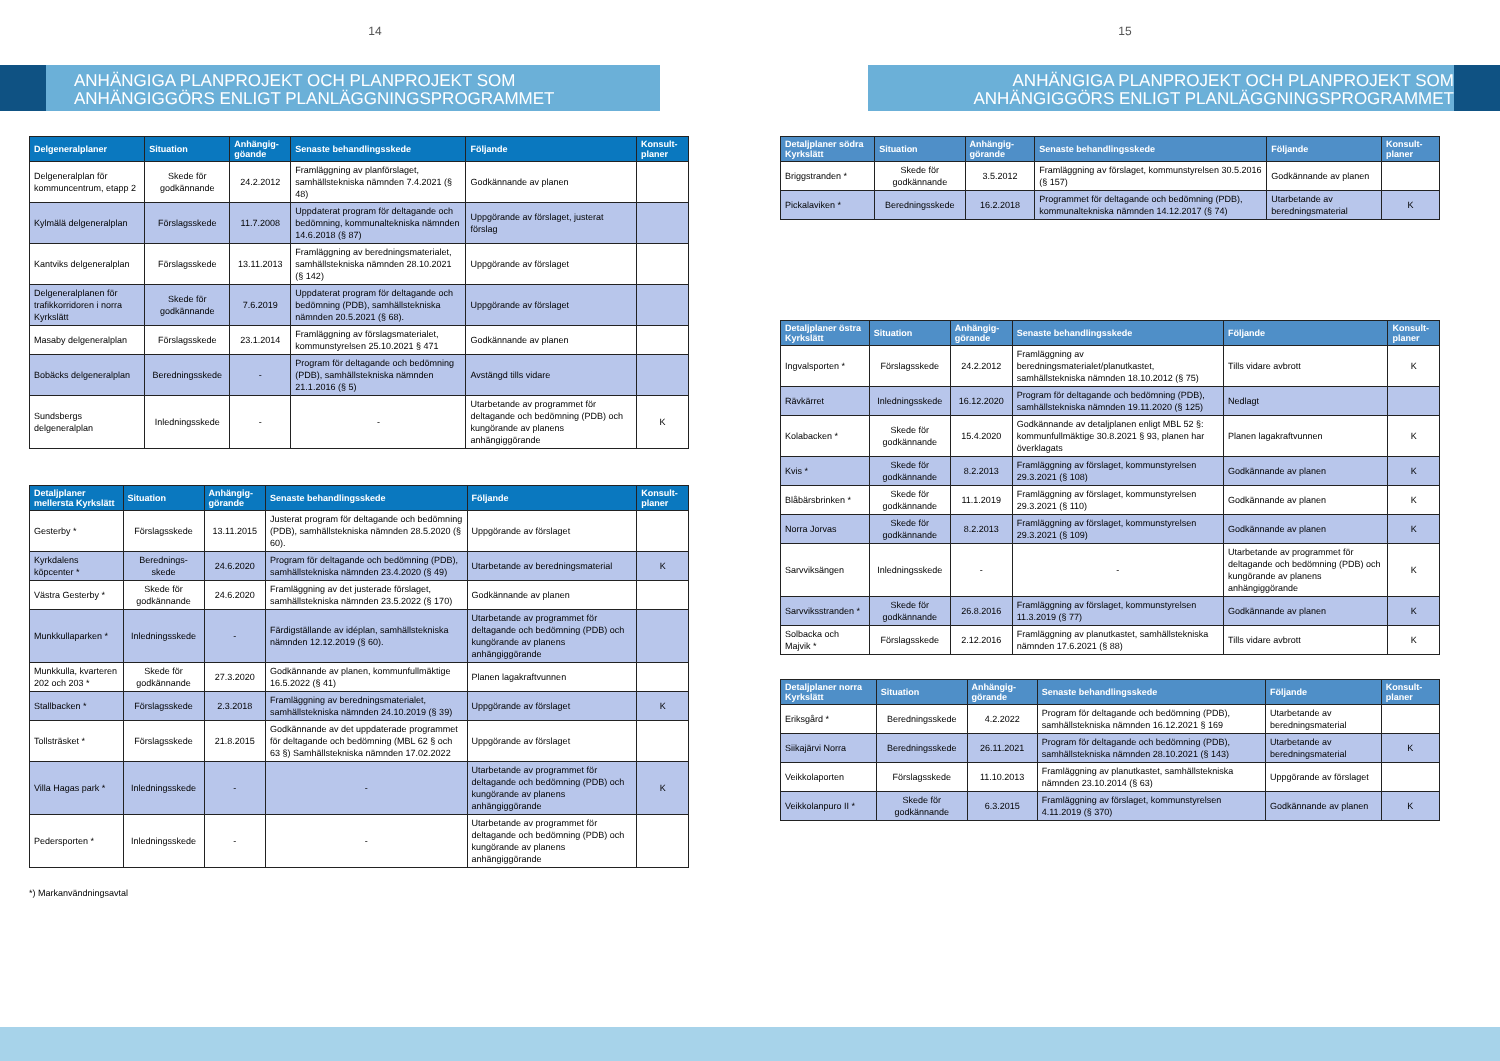14
ANHÄNGIGA PLANPROJEKT OCH PLANPROJEKT SOM
ANHÄNGIGGÖRS ENLIGT PLANLÄGGNINGSPROGRAMMET
| Delgeneralplaner | Situation | Anhängig-göande | Senaste behandlingsskede | Följande | Konsult-planer |
| --- | --- | --- | --- | --- | --- |
| Delgeneralplan för kommuncentrum, etapp 2 | Skede för godkännande | 24.2.2012 | Framläggning av planförslaget, samhällstekniska nämnden 7.4.2021 (§ 48) | Godkännande av planen | |
| Kylmälä delgeneralplan | Förslagsskede | 11.7.2008 | Uppdaterat program för deltagande och bedömning, kommunaltekniska nämnden 14.6.2018 (§ 87) | Uppgörande av förslaget, justerat förslag | |
| Kantviks delgeneralplan | Förslagsskede | 13.11.2013 | Framläggning av beredningsmaterialet, samhällstekniska nämnden 28.10.2021 (§ 142) | Uppgörande av förslaget | |
| Delgeneralplanen för trafikkorridoren i norra Kyrkslätt | Skede för godkännande | 7.6.2019 | Uppdaterat program för deltagande och bedömning (PDB), samhällstekniska nämnden 20.5.2021 (§ 68). | Uppgörande av förslaget | |
| Masaby delgeneralplan | Förslagsskede | 23.1.2014 | Framläggning av förslagsmaterialet, kommunstyrelsen 25.10.2021 § 471 | Godkännande av planen | |
| Bobäcks delgeneralplan | Beredningsskede | - | Program för deltagande och bedömning (PDB), samhällstekniska nämnden 21.1.2016 (§ 5) | Avstängd tills vidare | |
| Sundsbergs delgeneralplan | Inledningsskede | - | - | Utarbetande av programmet för deltagande och bedömning (PDB) och kungörande av planens anhängiggörande | K |
| Detaljplaner mellersta Kyrkslätt | Situation | Anhängig-görande | Senaste behandlingsskede | Följande | Konsult-planer |
| --- | --- | --- | --- | --- | --- |
| Gesterby * | Förslagsskede | 13.11.2015 | Justerat program för deltagande och bedömning (PDB), samhällstekniska nämnden 28.5.2020 (§ 60). | Uppgörande av förslaget | |
| Kyrkdalens köpcenter * | Berednings-skede | 24.6.2020 | Program för deltagande och bedömning (PDB), samhällstekniska nämnden 23.4.2020 (§ 49) | Utarbetande av beredningsmaterial | K |
| Västra Gesterby * | Skede för godkännande | 24.6.2020 | Framläggning av det justerade förslaget, samhällstekniska nämnden 23.5.2022 (§ 170) | Godkännande av planen | |
| Munkkullaparken * | Inledningsskede | - | Färdigställande av idéplan, samhällstekniska nämnden 12.12.2019 (§ 60). | Utarbetande av programmet för deltagande och bedömning (PDB) och kungörande av planens anhängiggörande | |
| Munkkulla, kvarteren 202 och 203 * | Skede för godkännande | 27.3.2020 | Godkännande av planen, kommunfullmäktige 16.5.2022 (§ 41) | Planen lagakraftvunnen | |
| Stallbacken * | Förslagsskede | 2.3.2018 | Framläggning av beredningsmaterialet, samhällstekniska nämnden 24.10.2019 (§ 39) | Uppgörande av förslaget | K |
| Tollsträsket * | Förslagsskede | 21.8.2015 | Godkännande av det uppdaterade programmet för deltagande och bedömning (MBL 62 § och 63 §) Samhällstekniska nämnden 17.02.2022 | Uppgörande av förslaget | |
| Villa Hagas park * | Inledningsskede | - | - | Utarbetande av programmet för deltagande och bedömning (PDB) och kungörande av planens anhängiggörande | K |
| Pedersporten * | Inledningsskede | - | - | Utarbetande av programmet för deltagande och bedömning (PDB) och kungörande av planens anhängiggörande | |
*) Markanvändningsavtal
15
ANHÄNGIGA PLANPROJEKT OCH PLANPROJEKT SOM
ANHÄNGIGGÖRS ENLIGT PLANLÄGGNINGSPROGRAMMET
| Detaljplaner södra Kyrkslätt | Situation | Anhängig-görande | Senaste behandlingsskede | Följande | Konsult-planer |
| --- | --- | --- | --- | --- | --- |
| Briggstranden * | Skede för godkännande | 3.5.2012 | Framläggning av förslaget, kommunstyrelsen 30.5.2016 (§ 157) | Godkännande av planen | |
| Pickalaviken * | Beredningsskede | 16.2.2018 | Programmet för deltagande och bedömning (PDB), kommunaltekniska nämnden 14.12.2017 (§ 74) | Utarbetande av beredningsmaterial | K |
| Detaljplaner östra Kyrkslätt | Situation | Anhängig-görande | Senaste behandlingsskede | Följande | Konsult-planer |
| --- | --- | --- | --- | --- | --- |
| Ingvalsporten * | Förslagsskede | 24.2.2012 | Framläggning av beredningsmaterialet/planutkastet, samhällstekniska nämnden 18.10.2012 (§ 75) | Tills vidare avbrott | K |
| Rävkärret | Inledningsskede | 16.12.2020 | Program för deltagande och bedömning (PDB), samhällstekniska nämnden 19.11.2020 (§ 125) | Nedlagt | |
| Kolabacken * | Skede för godkännande | 15.4.2020 | Godkännande av detaljplanen enligt MBL 52 §: kommunfullmäktige 30.8.2021 § 93, planen har överklagats | Planen lagakraftvunnen | K |
| Kvis * | Skede för godkännande | 8.2.2013 | Framläggning av förslaget, kommunstyrelsen 29.3.2021 (§ 108) | Godkännande av planen | K |
| Blåbärsbrinken * | Skede för godkännande | 11.1.2019 | Framläggning av förslaget, kommunstyrelsen 29.3.2021 (§ 110) | Godkännande av planen | K |
| Norra Jorvas | Skede för godkännande | 8.2.2013 | Framläggning av förslaget, kommunstyrelsen 29.3.2021 (§ 109) | Godkännande av planen | K |
| Sarvviksängen | Inledningsskede | - | - | Utarbetande av programmet för deltagande och bedömning (PDB) och kungörande av planens anhängiggörande | K |
| Sarvviksstranden * | Skede för godkännande | 26.8.2016 | Framläggning av förslaget, kommunstyrelsen 11.3.2019 (§ 77) | Godkännande av planen | K |
| Solbacka och Majvik * | Förslagsskede | 2.12.2016 | Framläggning av planutkastet, samhällstekniska nämnden 17.6.2021 (§ 88) | Tills vidare avbrott | K |
| Detaljplaner norra Kyrkslätt | Situation | Anhängig-görande | Senaste behandlingsskede | Följande | Konsult-planer |
| --- | --- | --- | --- | --- | --- |
| Eriksgård * | Beredningsskede | 4.2.2022 | Program för deltagande och bedömning (PDB), samhällstekniska nämnden 16.12.2021 § 169 | Utarbetande av beredningsmaterial | |
| Siikajärvi Norra | Beredningsskede | 26.11.2021 | Program för deltagande och bedömning (PDB), samhällstekniska nämnden 28.10.2021 (§ 143) | Utarbetande av beredningsmaterial | K |
| Veikkolaporten | Förslagsskede | 11.10.2013 | Framläggning av planutkastet, samhällstekniska nämnden 23.10.2014 (§ 63) | Uppgörande av förslaget | |
| Veikkolanpuro II * | Skede för godkännande | 6.3.2015 | Framläggning av förslaget, kommunstyrelsen 4.11.2019 (§ 370) | Godkännande av planen | K |